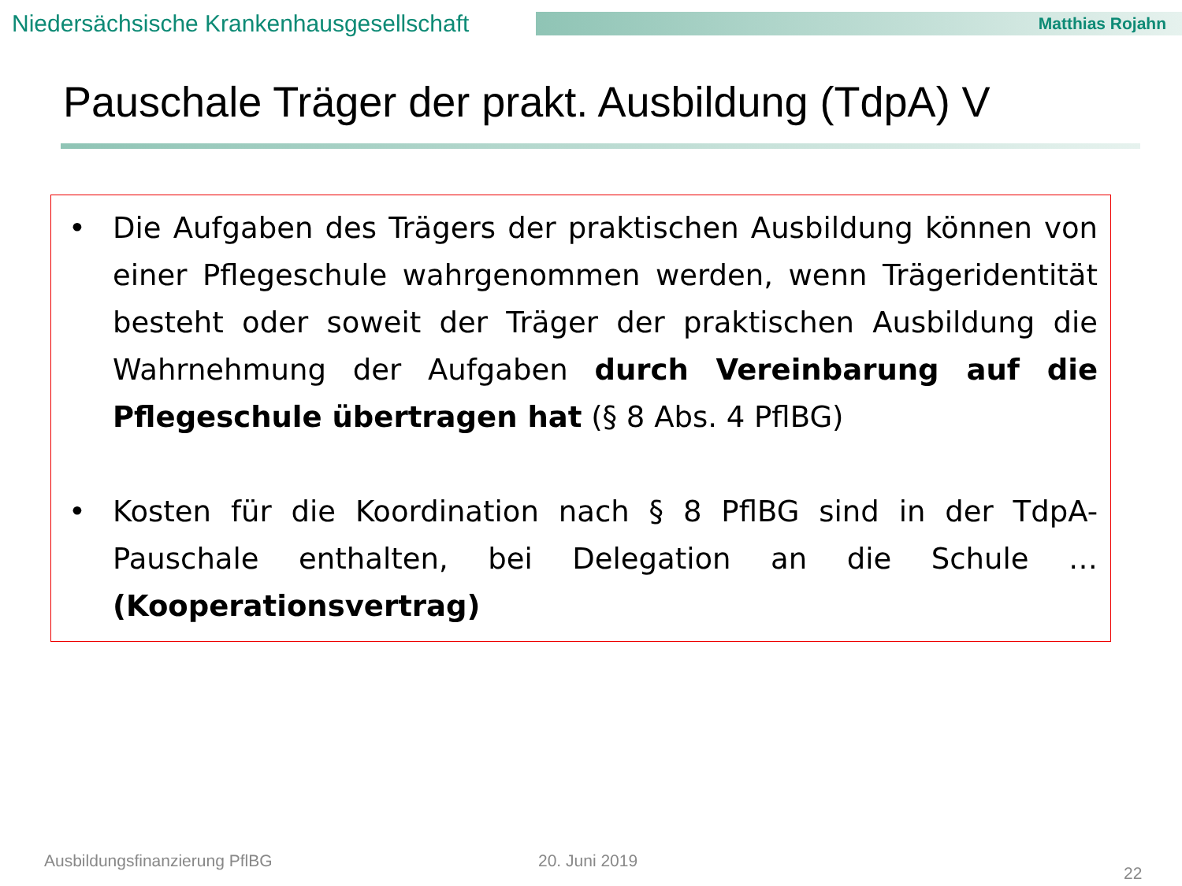Niedersächsische Krankenhausgesellschaft
Matthias Rojahn
Pauschale Träger der prakt. Ausbildung (TdpA) V
• Die Aufgaben des Trägers der praktischen Ausbildung können von einer Pflegeschule wahrgenommen werden, wenn Trägeridentität besteht oder soweit der Träger der praktischen Ausbildung die Wahrnehmung der Aufgaben durch Vereinbarung auf die Pflegeschule übertragen hat (§ 8 Abs. 4 PflBG)
• Kosten für die Koordination nach § 8 PflBG sind in der TdpA-Pauschale enthalten, bei Delegation an die Schule … (Kooperationsvertrag)
Ausbildungsfinanzierung PflBG 20. Juni 2019
22